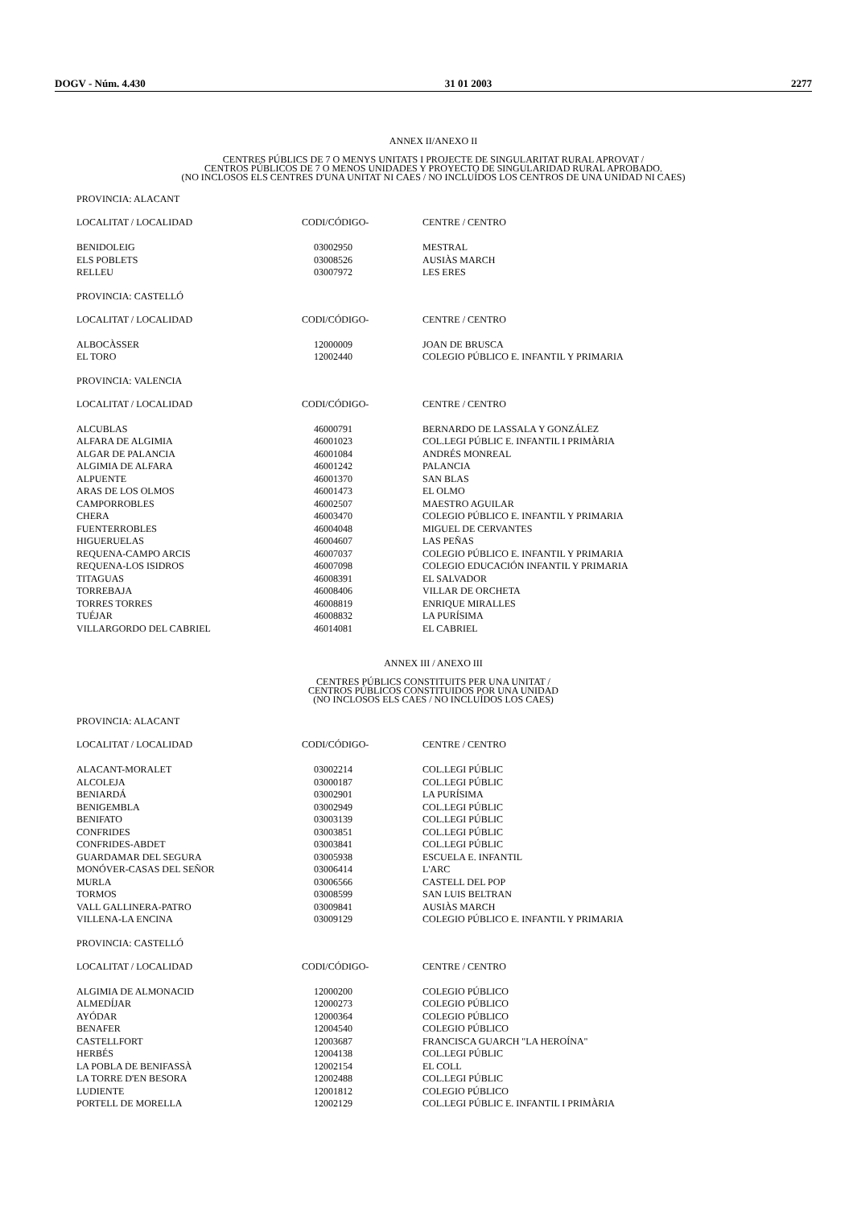DOGV - Núm. 4.430 31 01 2003 2277
ANNEX II/ANEXO II
CENTRES PÚBLICS DE 7 O MENYS UNITATS I PROJECTE DE SINGULARITAT RURAL APROVAT /
CENTROS PÚBLICOS DE 7 O MENOS UNIDADES Y PROYECTO DE SINGULARIDAD RURAL APROBADO.
(NO INCLOSOS ELS CENTRES D'UNA UNITAT NI CAES / NO INCLUÍDOS LOS CENTROS DE UNA UNIDAD NI CAES)
PROVINCIA: ALACANT
| LOCALITAT / LOCALIDAD | CODI/CÓDIGO- | CENTRE / CENTRO |
| --- | --- | --- |
| BENIDOLEIG | 03002950 | MESTRAL |
| ELS POBLETS | 03008526 | AUSIÀS MARCH |
| RELLEU | 03007972 | LES ERES |
PROVINCIA: CASTELLÓ
| LOCALITAT / LOCALIDAD | CODI/CÓDIGO- | CENTRE / CENTRO |
| --- | --- | --- |
| ALBOCÀSSER | 12000009 | JOAN DE BRUSCA |
| EL TORO | 12002440 | COLEGIO PÚBLICO E. INFANTIL Y PRIMARIA |
PROVINCIA: VALENCIA
| LOCALITAT / LOCALIDAD | CODI/CÓDIGO- | CENTRE / CENTRO |
| --- | --- | --- |
| ALCUBLAS | 46000791 | BERNARDO DE LASSALA Y GONZÁLEZ |
| ALFARA DE ALGIMIA | 46001023 | COL.LEGI PÚBLIC E. INFANTIL I PRIMÀRIA |
| ALGAR DE PALANCIA | 46001084 | ANDRÉS MONREAL |
| ALGIMIA DE ALFARA | 46001242 | PALANCIA |
| ALPUENTE | 46001370 | SAN BLAS |
| ARAS DE LOS OLMOS | 46001473 | EL OLMO |
| CAMPORROBLES | 46002507 | MAESTRO AGUILAR |
| CHERA | 46003470 | COLEGIO PÚBLICO E. INFANTIL Y PRIMARIA |
| FUENTERROBLES | 46004048 | MIGUEL DE CERVANTES |
| HIGUERUELAS | 46004607 | LAS PEÑAS |
| REQUENA-CAMPO ARCIS | 46007037 | COLEGIO PÚBLICO E. INFANTIL Y PRIMARIA |
| REQUENA-LOS ISIDROS | 46007098 | COLEGIO EDUCACIÓN INFANTIL Y PRIMARIA |
| TITAGUAS | 46008391 | EL SALVADOR |
| TORREBAJA | 46008406 | VILLAR DE ORCHETA |
| TORRES TORRES | 46008819 | ENRIQUE MIRALLES |
| TUÉJAR | 46008832 | LA PURÍSIMA |
| VILLARGORDO DEL CABRIEL | 46014081 | EL CABRIEL |
ANNEX III / ANEXO III
CENTRES PÚBLICS CONSTITUITS PER UNA UNITAT /
CENTROS PÚBLICOS CONSTITUIDOS POR UNA UNIDAD
(NO INCLOSOS ELS CAES / NO INCLUÍDOS LOS CAES)
PROVINCIA: ALACANT
| LOCALITAT / LOCALIDAD | CODI/CÓDIGO- | CENTRE / CENTRO |
| --- | --- | --- |
| ALACANT-MORALET | 03002214 | COL.LEGI PÚBLIC |
| ALCOLEJA | 03000187 | COL.LEGI PÚBLIC |
| BENIARDÁ | 03002901 | LA PURÍSIMA |
| BENIGEMBLA | 03002949 | COL.LEGI PÚBLIC |
| BENIFATO | 03003139 | COL.LEGI PÚBLIC |
| CONFRIDES | 03003851 | COL.LEGI PÚBLIC |
| CONFRIDES-ABDET | 03003841 | COL.LEGI PÚBLIC |
| GUARDAMAR DEL SEGURA | 03005938 | ESCUELA E. INFANTIL |
| MONÓVER-CASAS DEL SEÑOR | 03006414 | L'ARC |
| MURLA | 03006566 | CASTELL DEL POP |
| TORMOS | 03008599 | SAN LUIS BELTRAN |
| VALL GALLINERA-PATRO | 03009841 | AUSIÀS MARCH |
| VILLENA-LA ENCINA | 03009129 | COLEGIO PÚBLICO E. INFANTIL Y PRIMARIA |
PROVINCIA: CASTELLÓ
| LOCALITAT / LOCALIDAD | CODI/CÓDIGO- | CENTRE / CENTRO |
| --- | --- | --- |
| ALGIMIA DE ALMONACID | 12000200 | COLEGIO PÚBLICO |
| ALMEDÍJAR | 12000273 | COLEGIO PÚBLICO |
| AYÓDAR | 12000364 | COLEGIO PÚBLICO |
| BENAFER | 12004540 | COLEGIO PÚBLICO |
| CASTELLFORT | 12003687 | FRANCISCA GUARCH "LA HEROÍNA" |
| HERBÉS | 12004138 | COL.LEGI PÚBLIC |
| LA POBLA DE BENIFASSÀ | 12002154 | EL COLL |
| LA TORRE D'EN BESORA | 12002488 | COL.LEGI PÚBLIC |
| LUDIENTE | 12001812 | COLEGIO PÚBLICO |
| PORTELL DE MORELLA | 12002129 | COL.LEGI PÚBLIC E. INFANTIL I PRIMÀRIA |